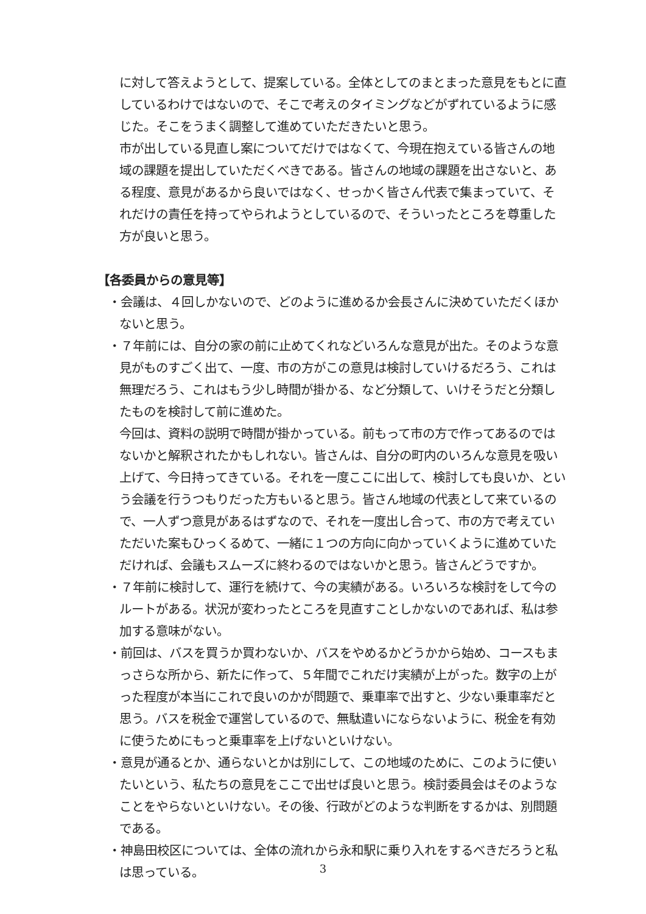に対して答えようとして、提案している。全体としてのまとまった意見をもとに直しているわけではないので、そこで考えのタイミングなどがずれているように感じた。そこをうまく調整して進めていただきたいと思う。
市が出している見直し案についてだけではなくて、今現在抱えている皆さんの地域の課題を提出していただくべきである。皆さんの地域の課題を出さないと、ある程度、意見があるから良いではなく、せっかく皆さん代表で集まっていて、それだけの責任を持ってやられようとしているので、そういったところを尊重した方が良いと思う。
【各委員からの意見等】
・会議は、４回しかないので、どのように進めるか会長さんに決めていただくほかないと思う。
・７年前には、自分の家の前に止めてくれなどいろんな意見が出た。そのような意見がものすごく出て、一度、市の方がこの意見は検討していけるだろう、これは無理だろう、これはもう少し時間が掛かる、など分類して、いけそうだと分類したものを検討して前に進めた。
今回は、資料の説明で時間が掛かっている。前もって市の方で作ってあるのではないかと解釈されたかもしれない。皆さんは、自分の町内のいろんな意見を吸い上げて、今日持ってきている。それを一度ここに出して、検討しても良いか、という会議を行うつもりだった方もいると思う。皆さん地域の代表として来ているので、一人ずつ意見があるはずなので、それを一度出し合って、市の方で考えていただいた案もひっくるめて、一緒に１つの方向に向かっていくように進めていただければ、会議もスムーズに終わるのではないかと思う。皆さんどうですか。
・７年前に検討して、運行を続けて、今の実績がある。いろいろな検討をして今のルートがある。状況が変わったところを見直すことしかないのであれば、私は参加する意味がない。
・前回は、バスを買うか買わないか、バスをやめるかどうかから始め、コースもまっさらな所から、新たに作って、５年間でこれだけ実績が上がった。数字の上がった程度が本当にこれで良いのかが問題で、乗車率で出すと、少ない乗車率だと思う。バスを税金で運営しているので、無駄遣いにならないように、税金を有効に使うためにもっと乗車率を上げないといけない。
・意見が通るとか、通らないとかは別にして、この地域のために、このように使いたいという、私たちの意見をここで出せば良いと思う。検討委員会はそのようなことをやらないといけない。その後、行政がどのような判断をするかは、別問題である。
・神島田校区については、全体の流れから永和駅に乗り入れをするべきだろうと私は思っている。
3